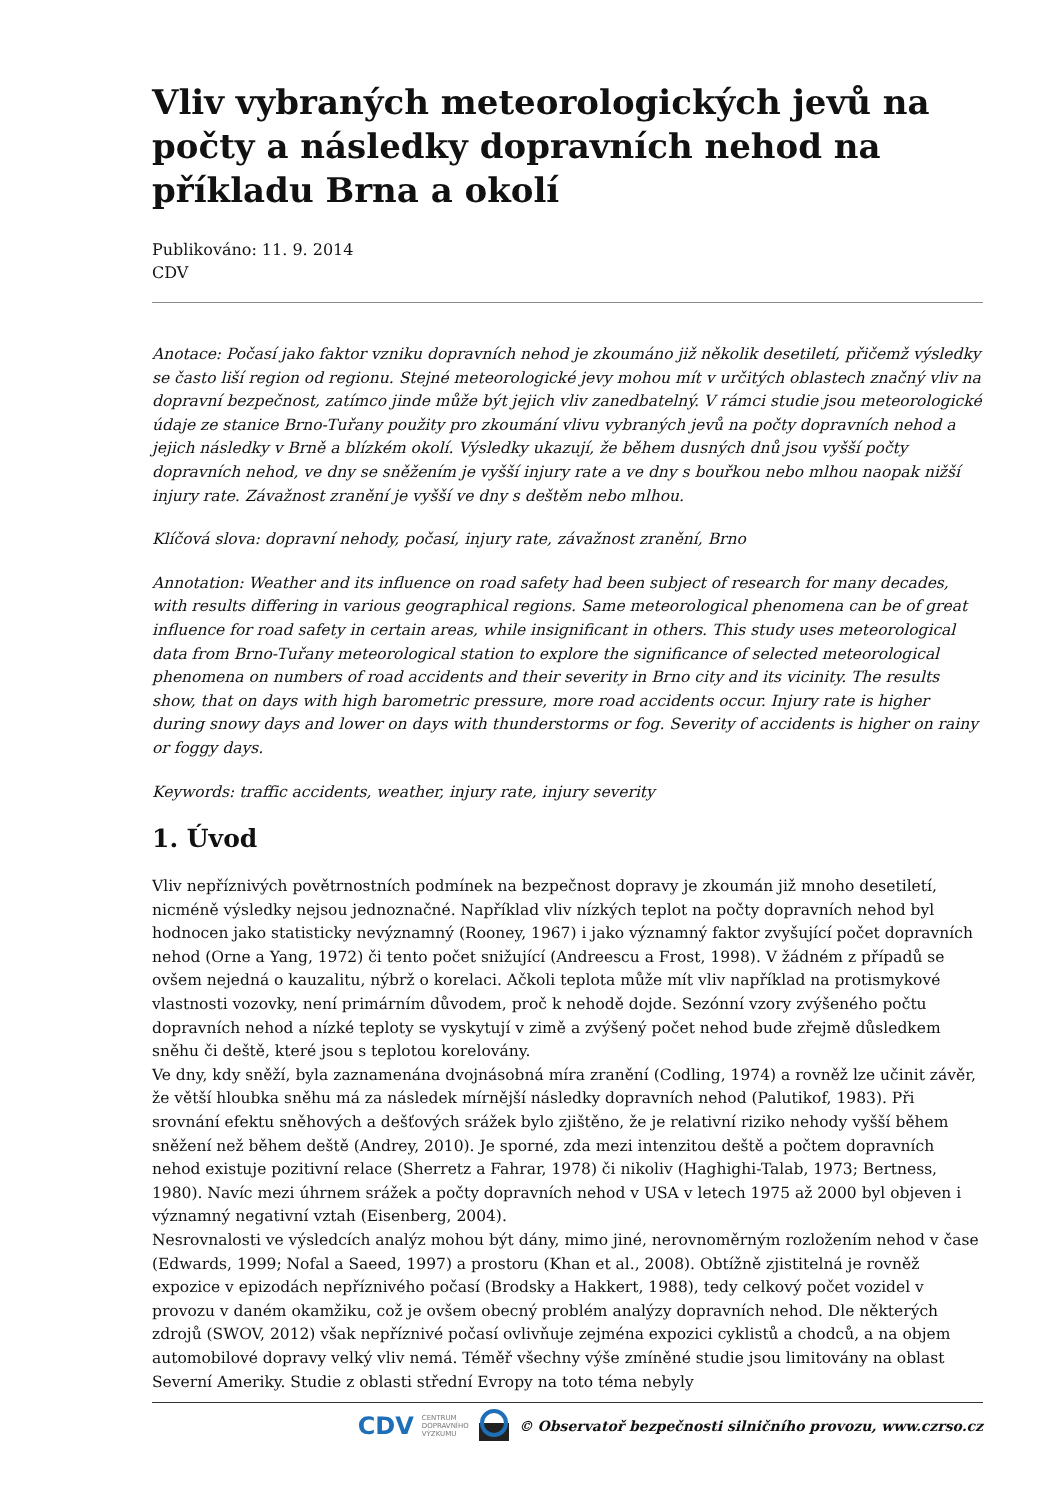Vliv vybraných meteorologických jevů na počty a následky dopravních nehod na příkladu Brna a okolí
Publikováno: 11. 9. 2014
CDV
Anotace: Počasí jako faktor vzniku dopravních nehod je zkoumáno již několik desetiletí, přičemž výsledky se často liší region od regionu. Stejné meteorologické jevy mohou mít v určitých oblastech značný vliv na dopravní bezpečnost, zatímco jinde může být jejich vliv zanedbatelný. V rámci studie jsou meteorologické údaje ze stanice Brno-Tuřany použity pro zkoumání vlivu vybraných jevů na počty dopravních nehod a jejich následky v Brně a blízkém okolí. Výsledky ukazují, že během dusných dnů jsou vyšší počty dopravních nehod, ve dny se sněžením je vyšší injury rate a ve dny s bouřkou nebo mlhou naopak nižší injury rate. Závažnost zranění je vyšší ve dny s deštěm nebo mlhou.
Klíčová slova: dopravní nehody, počasí, injury rate, závažnost zranění, Brno
Annotation: Weather and its influence on road safety had been subject of research for many decades, with results differing in various geographical regions. Same meteorological phenomena can be of great influence for road safety in certain areas, while insignificant in others. This study uses meteorological data from Brno-Tuřany meteorological station to explore the significance of selected meteorological phenomena on numbers of road accidents and their severity in Brno city and its vicinity. The results show, that on days with high barometric pressure, more road accidents occur. Injury rate is higher during snowy days and lower on days with thunderstorms or fog. Severity of accidents is higher on rainy or foggy days.
Keywords: traffic accidents, weather, injury rate, injury severity
1. Úvod
Vliv nepříznivých povětrnostních podmínek na bezpečnost dopravy je zkoumán již mnoho desetiletí, nicméně výsledky nejsou jednoznačné. Například vliv nízkých teplot na počty dopravních nehod byl hodnocen jako statisticky nevýznamný (Rooney, 1967) i jako významný faktor zvyšující počet dopravních nehod (Orne a Yang, 1972) či tento počet snižující (Andreescu a Frost, 1998). V žádném z případů se ovšem nejedná o kauzalitu, nýbrž o korelaci. Ačkoli teplota může mít vliv například na protismykové vlastnosti vozovky, není primárním důvodem, proč k nehodě dojde. Sezónní vzory zvýšeného počtu dopravních nehod a nízké teploty se vyskytují v zimě a zvýšený počet nehod bude zřejmě důsledkem sněhu či deště, které jsou s teplotou korelovány.
Ve dny, kdy sněží, byla zaznamenána dvojnásobná míra zranění (Codling, 1974) a rovněž lze učinit závěr, že větší hloubka sněhu má za následek mírnější následky dopravních nehod (Palutikof, 1983). Při srovnání efektu sněhových a dešťových srážek bylo zjištěno, že je relativní riziko nehody vyšší během sněžení než během deště (Andrey, 2010). Je sporné, zda mezi intenzitou deště a počtem dopravních nehod existuje pozitivní relace (Sherretz a Fahrar, 1978) či nikoliv (Haghighi-Talab, 1973; Bertness, 1980). Navíc mezi úhrnem srážek a počty dopravních nehod v USA v letech 1975 až 2000 byl objeven i významný negativní vztah (Eisenberg, 2004).
Nesrovnalosti ve výsledcích analýz mohou být dány, mimo jiné, nerovnoměrným rozložením nehod v čase (Edwards, 1999; Nofal a Saeed, 1997) a prostoru (Khan et al., 2008). Obtížně zjistitelná je rovněž expozice v epizodách nepříznivého počasí (Brodsky a Hakkert, 1988), tedy celkový počet vozidel v provozu v daném okamžiku, což je ovšem obecný problém analýzy dopravních nehod. Dle některých zdrojů (SWOV, 2012) však nepříznivé počasí ovlivňuje zejména expozici cyklistů a chodců, a na objem automobilové dopravy velký vliv nemá. Téměř všechny výše zmíněné studie jsou limitovány na oblast Severní Ameriky. Studie z oblasti střední Evropy na toto téma nebyly
CDV CENTRUM
DOPRAVNÍHO
VÝZKUMU © Observatoř bezpečnosti silničního provozu, www.czrso.cz